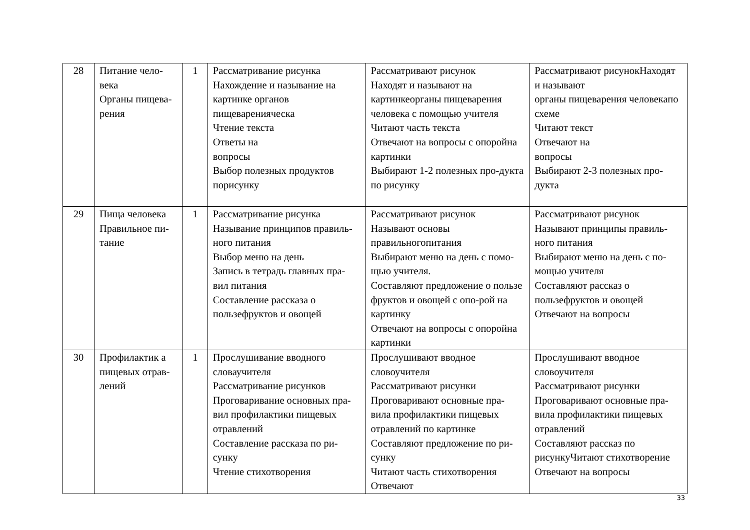| 28 | Питание чело-века Органы пищева-рения | 1 | Рассматривание рисунка Нахождение и называние на картинке органов пищеваренияческа Чтение текста Ответы на вопросы Выбор полезных продуктов порисунку | Рассматривают рисунок Находят и называют на картинкеорганы пищеварения человека с помощью учителя Читают часть текста Отвечают на вопросы с опоройна картинки Выбирают 1-2 полезных про-дукта по рисунку | Рассматривают рисунокНаходят и называют органы пищеварения человекапо схеме Читают текст Отвечают на вопросы Выбирают 2-3 полезных про-дукта |
| 29 | Пища человека Правильное пи-тание | 1 | Рассматривание рисунка Называние принципов правиль-ного питания Выбор меню на день Запись в тетрадь главных пра-вил питания Составление рассказа о пользефруктов и овощей | Рассматривают рисунок Называют основы правильногопитания Выбирают меню на день с помо-щью учителя. Составляют предложение о пользе фруктов и овощей с опо-рой на картинку Отвечают на вопросы с опоройна картинки | Рассматривают рисунок Называют принципы правиль-ного питания Выбирают меню на день с по-мощью учителя Составляют рассказ о пользефруктов и овощей Отвечают на вопросы |
| 30 | Профилактик а пищевых отрав-лений | 1 | Прослушивание вводного словаучителя Рассматривание рисунков Проговаривание основных пра-вил профилактики пищевых отравлений Составление рассказа по ри-сунку Чтение стихотворения | Прослушивают вводное словоучителя Рассматривают рисунки Проговаривают основные пра- вила профилактики пищевых отравлений по картинке Составляют предложение по ри-сунку Читают часть стихотворения Отвечают | Прослушивают вводное словоучителя Рассматривают рисунки Проговаривают основные пра-вила профилактики пищевых отравлений Составляют рассказ по рисункуЧитают стихотворение Отвечают на вопросы |
33